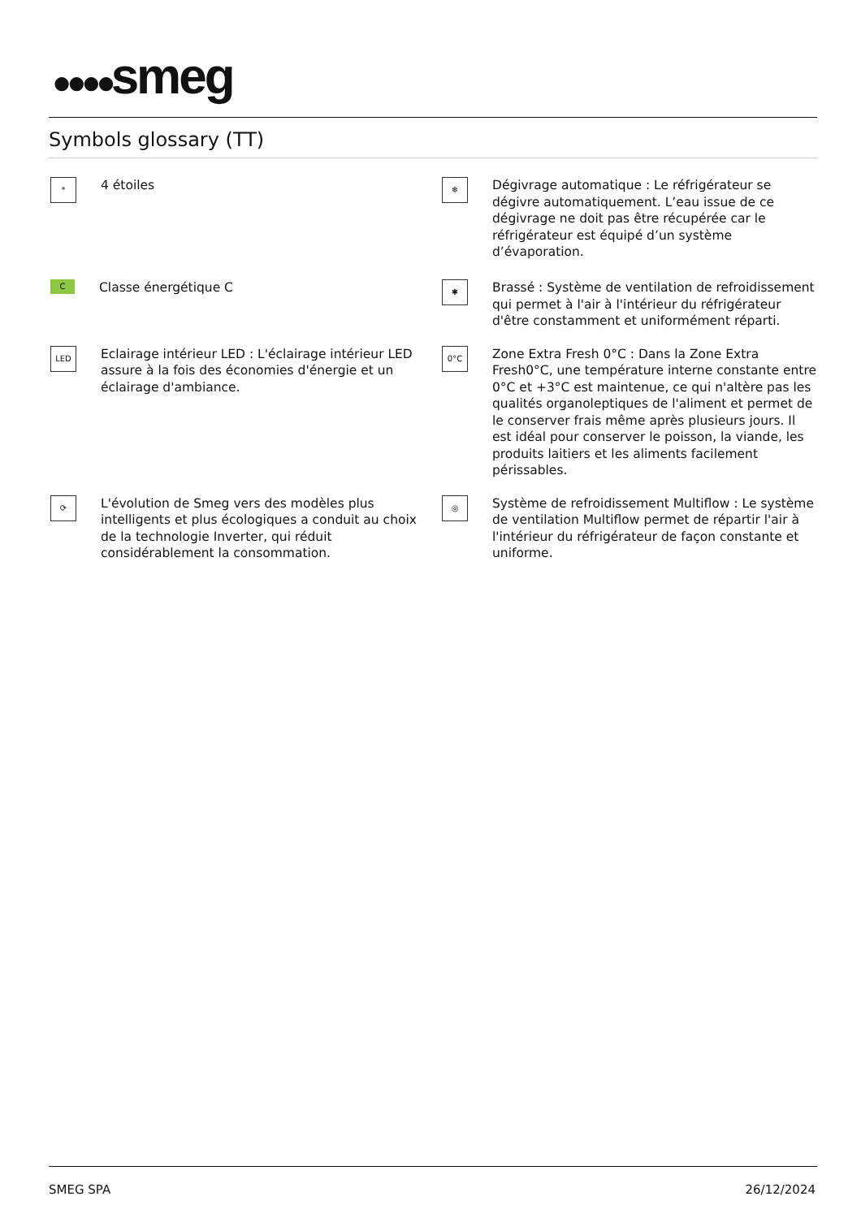●●●●smeg
Symbols glossary (TT)
*
4 étoiles
❄
Dégivrage automatique : Le réfrigérateur se dégivre automatiquement. L’eau issue de ce dégivrage ne doit pas être récupérée car le réfrigérateur est équipé d’un système d’évaporation.
C
Classe énergétique C
✱
Brassé : Système de ventilation de refroidissement qui permet à l'air à l'intérieur du réfrigérateur d'être constamment et uniformément réparti.
LED
Eclairage intérieur LED : L'éclairage intérieur LED assure à la fois des économies d'énergie et un éclairage d'ambiance.
0°C
Zone Extra Fresh 0°C : Dans la Zone Extra Fresh0°C, une température interne constante entre 0°C et +3°C est maintenue, ce qui n'altère pas les qualités organoleptiques de l'aliment et permet de le conserver frais même après plusieurs jours. Il est idéal pour conserver le poisson, la viande, les produits laitiers et les aliments facilement périssables.
⟳
L'évolution de Smeg vers des modèles plus intelligents et plus écologiques a conduit au choix de la technologie Inverter, qui réduit considérablement la consommation.
◎
Système de refroidissement Multiflow : Le système de ventilation Multiflow permet de répartir l'air à l'intérieur du réfrigérateur de façon constante et uniforme.
SMEG SPA 26/12/2024